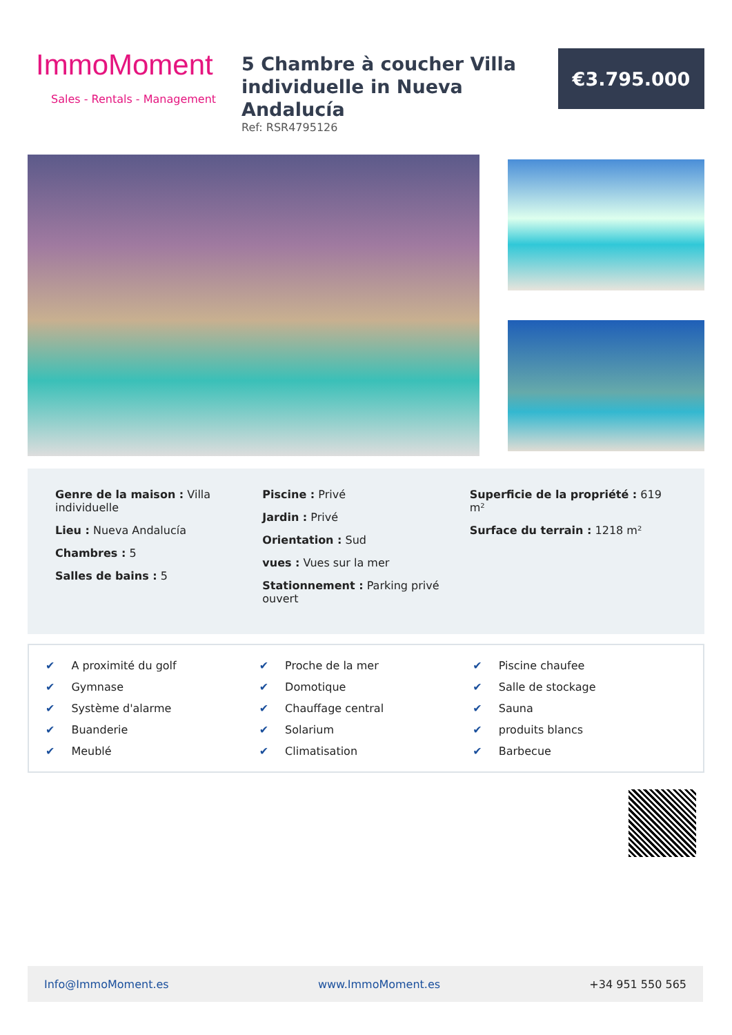ImmoMoment
Sales - Rentals - Management
5 Chambre à coucher Villa individuelle in Nueva Andalucía
Ref: RSR4795126
€3.795.000
Genre de la maison : Villa individuelle
Lieu : Nueva Andalucía
Chambres : 5
Salles de bains : 5
Piscine : Privé
Jardin : Privé
Orientation : Sud
vues : Vues sur la mer
Stationnement : Parking privé ouvert
Superficie de la propriété : 619 m²
Surface du terrain : 1218 m²
✔ A proximité du golf
✔ Proche de la mer
✔ Piscine chaufee
✔ Gymnase
✔ Domotique
✔ Salle de stockage
✔ Système d'alarme
✔ Chauffage central
✔ Sauna
✔ Buanderie
✔ Solarium
✔ produits blancs
✔ Meublé
✔ Climatisation
✔ Barbecue
Info@ImmoMoment.es www.ImmoMoment.es +34 951 550 565